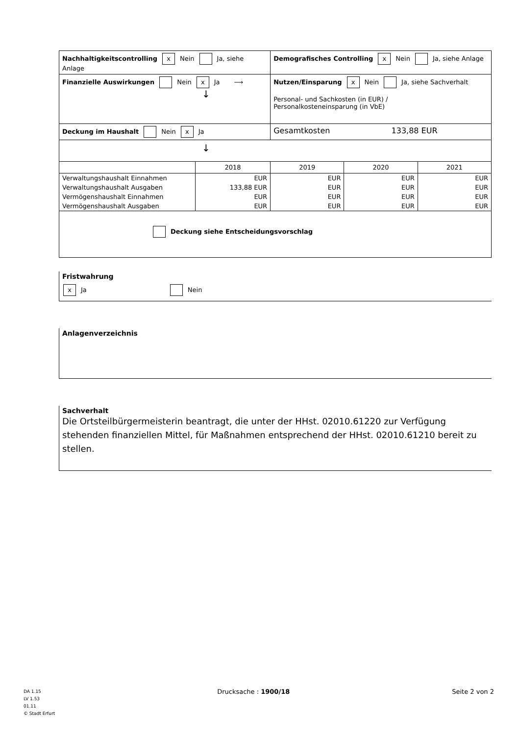| Nachhaltigkeitscontrolling x Nein Ja, siehe Anlage | | Demografisches Controlling x Nein Ja, siehe Anlage | | |
| Finanzielle Auswirkungen Nein x Ja ⟶ ↓ | | Nutzen/Einsparung x Nein Ja, siehe Sachverhalt Personal- und Sachkosten (in EUR) / Personalkosteneinsparung (in VbE) | | |
| Deckung im Haushalt Nein x Ja | | Gesamtkosten 133,88 EUR | | |
| ↓ | | | | |
| | 2018 | 2019 | 2020 | 2021 |
| Verwaltungshaushalt Einnahmen | EUR | EUR | EUR | EUR |
| Verwaltungshaushalt Ausgaben | 133,88 EUR | EUR | EUR | EUR |
| Vermögenshaushalt Einnahmen | EUR | EUR | EUR | EUR |
| Vermögenshaushalt Ausgaben | EUR | EUR | EUR | EUR |
| Deckung siehe Entscheidungsvorschlag | | | | |
Fristwahrung
x Ja Nein
Anlagenverzeichnis
Sachverhalt
Die Ortsteilbürgermeisterin beantragt, die unter der HHst. 02010.61220 zur Verfügung stehenden finanziellen Mittel, für Maßnahmen entsprechend der HHst. 02010.61210 bereit zu stellen.
DA 1.15
LV 1.53
01.11
© Stadt Erfurt
Drucksache : 1900/18 Seite 2 von 2